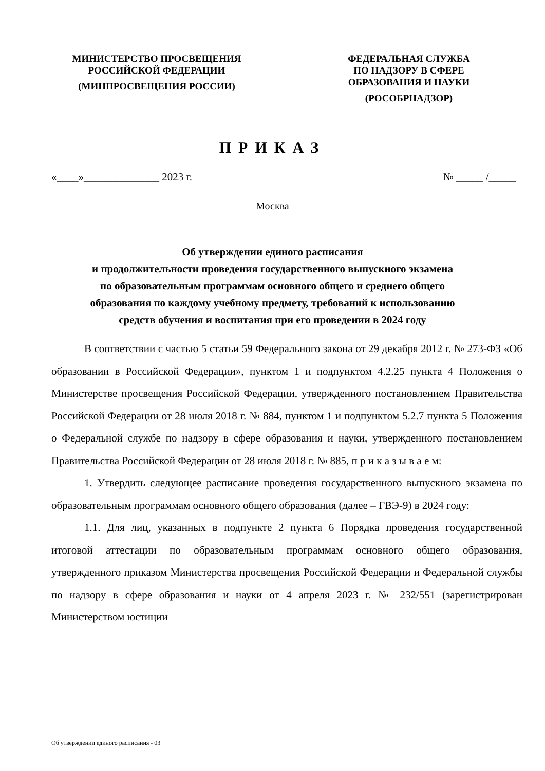МИНИСТЕРСТВО ПРОСВЕЩЕНИЯ
РОССИЙСКОЙ ФЕДЕРАЦИИ
(МИНПРОСВЕЩЕНИЯ РОССИИ)
ФЕДЕРАЛЬНАЯ СЛУЖБА
ПО НАДЗОРУ В СФЕРЕ
ОБРАЗОВАНИЯ И НАУКИ
(РОСОБРНАДЗОР)
ПРИКАЗ
«____»______________ 2023 г. № _____ /_____
Москва
Об утверждении единого расписания
и продолжительности проведения государственного выпускного экзамена
по образовательным программам основного общего и среднего общего
образования по каждому учебному предмету, требований к использованию
средств обучения и воспитания при его проведении в 2024 году
В соответствии с частью 5 статьи 59 Федерального закона от 29 декабря 2012 г. № 273-ФЗ «Об образовании в Российской Федерации», пунктом 1 и подпунктом 4.2.25 пункта 4 Положения о Министерстве просвещения Российской Федерации, утвержденного постановлением Правительства Российской Федерации от 28 июля 2018 г. № 884, пунктом 1 и подпунктом 5.2.7 пункта 5 Положения о Федеральной службе по надзору в сфере образования и науки, утвержденного постановлением Правительства Российской Федерации от 28 июля 2018 г. № 885, п р и к а з ы в а е м:
1. Утвердить следующее расписание проведения государственного выпускного экзамена по образовательным программам основного общего образования (далее – ГВЭ-9) в 2024 году:
1.1. Для лиц, указанных в подпункте 2 пункта 6 Порядка проведения государственной итоговой аттестации по образовательным программам основного общего образования, утвержденного приказом Министерства просвещения Российской Федерации и Федеральной службы по надзору в сфере образования и науки от 4 апреля 2023 г. № 232/551 (зарегистрирован Министерством юстиции
Об утверждении единого расписания - 03